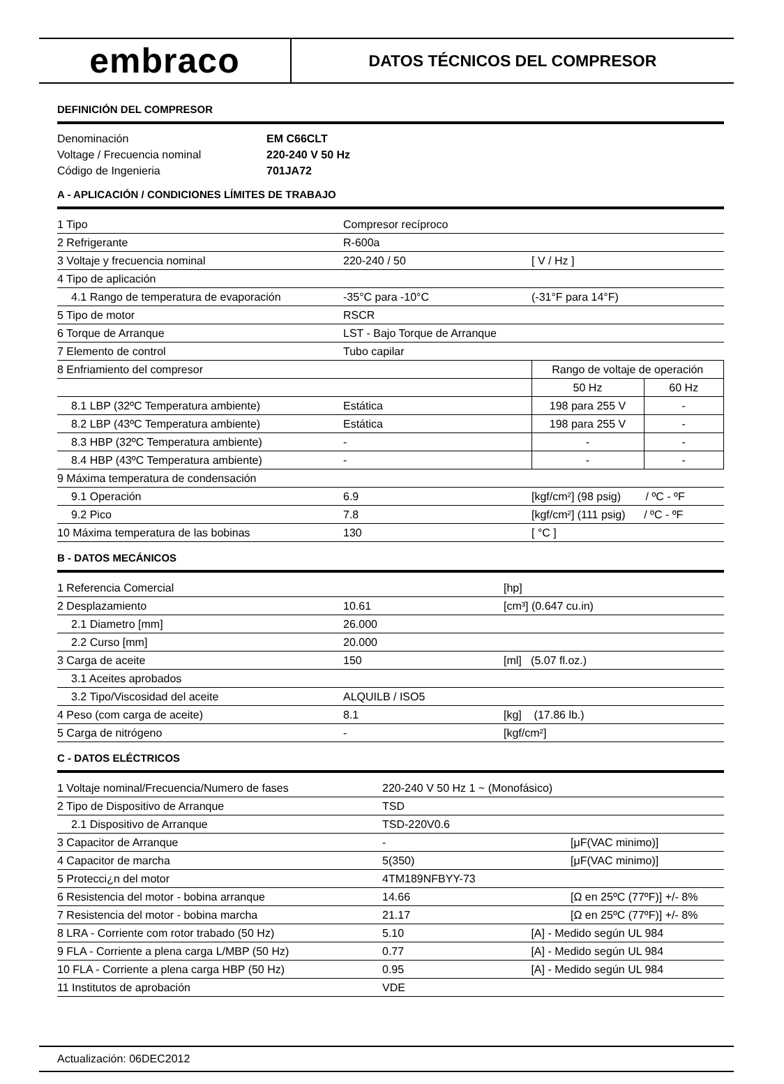embraco
DATOS TÉCNICOS DEL COMPRESOR
DEFINICIÓN DEL COMPRESOR
| Denominación | EM C66CLT |
| Voltage / Frecuencia nominal | 220-240 V 50 Hz |
| Código de Ingenieria | 701JA72 |
A - APLICACIÓN / CONDICIONES LÍMITES DE TRABAJO
| 1 Tipo | Compresor recíproco | | |
| 2 Refrigerante | R-600a | | |
| 3 Voltaje y frecuencia nominal | 220-240 / 50 | [ V / Hz ] | |
| 4 Tipo de aplicación | | | |
| 4.1 Rango de temperatura de evaporación | -35°C para -10°C | (-31°F para 14°F) | |
| 5 Tipo de motor | RSCR | | |
| 6 Torque de Arranque | LST - Bajo Torque de Arranque | | |
| 7 Elemento de control | Tubo capilar | | |
| 8 Enfriamiento del compresor | | Rango de voltaje de operación | |
| | | 50 Hz | 60 Hz |
| 8.1 LBP (32ºC Temperatura ambiente) | Estática | 198 para 255 V | - |
| 8.2 LBP (43ºC Temperatura ambiente) | Estática | 198 para 255 V | - |
| 8.3 HBP (32ºC Temperatura ambiente) | - | - | - |
| 8.4 HBP (43ºC Temperatura ambiente) | - | - | - |
| 9 Máxima temperatura de condensación | | | |
| 9.1 Operación | 6.9 | [kgf/cm²] (98 psig) / ºC - ºF | |
| 9.2 Pico | 7.8 | [kgf/cm²] (111 psig) / ºC - ºF | |
| 10 Máxima temperatura de las bobinas | 130 | [ °C ] | |
B - DATOS MECÁNICOS
| 1 Referencia Comercial | | [hp] |
| 2 Desplazamiento | 10.61 | [cm³] (0.647 cu.in) |
| 2.1 Diametro [mm] | 26.000 | |
| 2.2 Curso [mm] | 20.000 | |
| 3 Carga de aceite | 150 | [ml] (5.07 fl.oz.) |
| 3.1 Aceites aprobados | | |
| 3.2 Tipo/Viscosidad del aceite | ALQUILB / ISO5 | |
| 4 Peso (com carga de aceite) | 8.1 | [kg] (17.86 lb.) |
| 5 Carga de nitrógeno | - | [kgf/cm²] |
C - DATOS ELÉCTRICOS
| 1 Voltaje nominal/Frecuencia/Numero de fases | 220-240 V 50 Hz 1 ~ (Monofásico) | |
| 2 Tipo de Dispositivo de Arranque | TSD | |
| 2.1 Dispositivo de Arranque | TSD-220V0.6 | |
| 3 Capacitor de Arranque | - | [μF(VAC minimo)] |
| 4 Capacitor de marcha | 5(350) | [μF(VAC minimo)] |
| 5 Protecci¿n del motor | 4TM189NFBYY-73 | |
| 6 Resistencia del motor - bobina arranque | 14.66 | [Ω en 25ºC (77ºF)] +/- 8% |
| 7 Resistencia del motor - bobina marcha | 21.17 | [Ω en 25ºC (77ºF)] +/- 8% |
| 8 LRA - Corriente com rotor trabado (50 Hz) | 5.10 [A] - Medido según UL 984 | |
| 9 FLA - Corriente a plena carga L/MBP (50 Hz) | 0.77 [A] - Medido según UL 984 | |
| 10 FLA - Corriente a plena carga HBP (50 Hz) | 0.95 [A] - Medido según UL 984 | |
| 11 Institutos de aprobación | VDE | |
Actualización: 06DEC2012